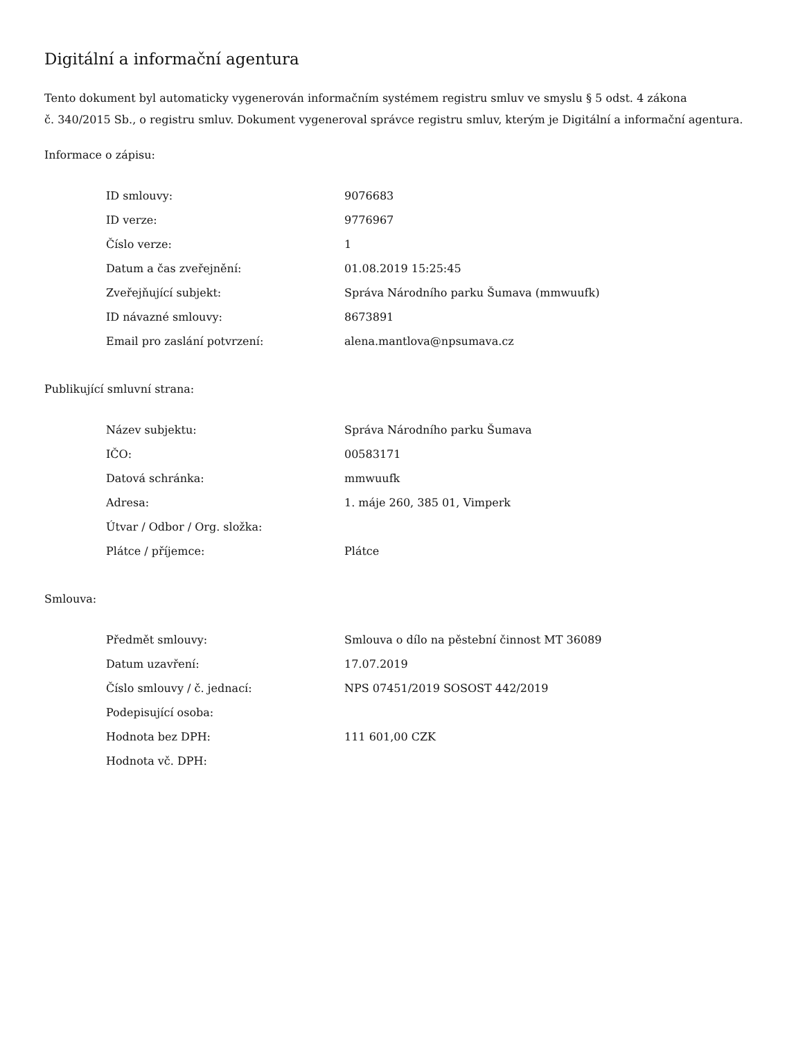Digitální a informační agentura
Tento dokument byl automaticky vygenerován informačním systémem registru smluv ve smyslu § 5 odst. 4 zákona
č. 340/2015 Sb., o registru smluv. Dokument vygeneroval správce registru smluv, kterým je Digitální a informační agentura.
Informace o zápisu:
| ID smlouvy: | 9076683 |
| ID verze: | 9776967 |
| Číslo verze: | 1 |
| Datum a čas zveřejnění: | 01.08.2019 15:25:45 |
| Zveřejňující subjekt: | Správa Národního parku Šumava (mmwuufk) |
| ID návazné smlouvy: | 8673891 |
| Email pro zaslání potvrzení: | alena.mantlova@npsumava.cz |
Publikující smluvní strana:
| Název subjektu: | Správa Národního parku Šumava |
| IČO: | 00583171 |
| Datová schránka: | mmwuufk |
| Adresa: | 1. máje 260, 385 01, Vimperk |
| Útvar / Odbor / Org. složka: | |
| Plátce / příjemce: | Plátce |
Smlouva:
| Předmět smlouvy: | Smlouva o dílo na pěstební činnost MT 36089 |
| Datum uzavření: | 17.07.2019 |
| Číslo smlouvy / č. jednací: | NPS 07451/2019 SOSOST 442/2019 |
| Podepisující osoba: | |
| Hodnota bez DPH: | 111 601,00 CZK |
| Hodnota vč. DPH: | |